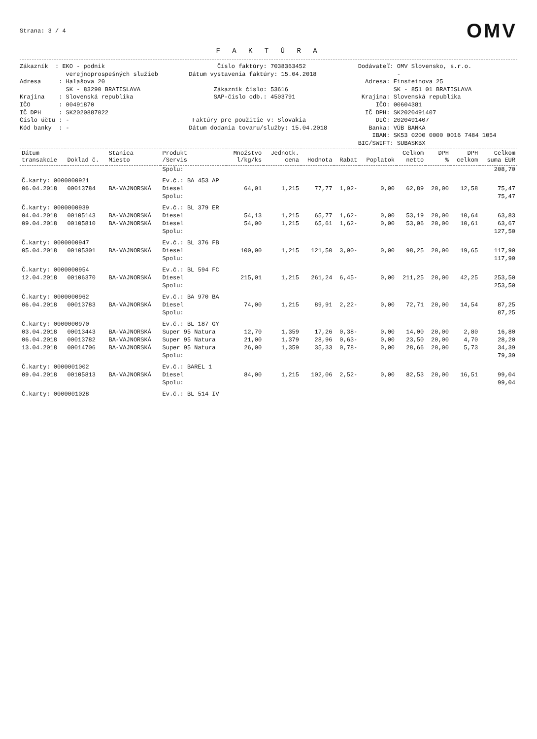Strana: 3 / 4
OMV
F A K T Ú R A
Zákazník : EKO - podnik verejnoprospešných služieb Adresa : Halašova 20 SK - 83290 BRATISLAVA Krajina : Slovenská republika IČO : 00491870 IČ DPH : SK2020887022 Číslo účtu : - Kód banky : -
Číslo faktúry: 7038363452 Dátum vystavenia faktúry: 15.04.2018 Zákazník číslo: 53616 SAP-číslo odb.: 4503791 Faktúry pre použitie v: Slovakia Dátum dodania tovaru/služby: 15.04.2018
Dodávateľ: OMV Slovensko, s.r.o. - Adresa: Einsteinova 25 SK - 851 01 BRATISLAVA Krajina: Slovenská republika IČO: 00604381 IČ DPH: SK2020491407 DIČ: 2020491407 Banka: VÚB BANKA IBAN: SK53 0200 0000 0016 7484 1054 BIC/SWIFT: SUBASKBX
| Dátum transakcie | Doklad č. | Stanica Miesto | Produkt /Servis | Množstvo l/kg/ks | Jednotk. cena | Hodnota | Rabat | Poplatok | Celkom netto | DPH % | DPH celkom | Celkom suma EUR |
| --- | --- | --- | --- | --- | --- | --- | --- | --- | --- | --- | --- | --- |
| | | | Spolu: | | | | | | | | | 208,70 |
| Č.karty: 0000000921 | | | Ev.č.: BA 453 AP | | | | | | | | | |
| 06.04.2018 | 00013784 | BA-VAJNORSKÁ | Diesel | 64,01 | 1,215 | 77,77 | 1,92- | 0,00 | 62,89 | 20,00 | 12,58 | 75,47 |
| | | | Spolu: | | | | | | | | | 75,47 |
| Č.karty: 0000000939 | | | Ev.č.: BL 379 ER | | | | | | | | | |
| 04.04.2018 | 00105143 | BA-VAJNORSKÁ | Diesel | 54,13 | 1,215 | 65,77 | 1,62- | 0,00 | 53,19 | 20,00 | 10,64 | 63,83 |
| 09.04.2018 | 00105810 | BA-VAJNORSKÁ | Diesel | 54,00 | 1,215 | 65,61 | 1,62- | 0,00 | 53,06 | 20,00 | 10,61 | 63,67 |
| | | | Spolu: | | | | | | | | | 127,50 |
| Č.karty: 0000000947 | | | Ev.č.: BL 376 FB | | | | | | | | | |
| 05.04.2018 | 00105301 | BA-VAJNORSKÁ | Diesel | 100,00 | 1,215 | 121,50 | 3,00- | 0,00 | 98,25 | 20,00 | 19,65 | 117,90 |
| | | | Spolu: | | | | | | | | | 117,90 |
| Č.karty: 0000000954 | | | Ev.č.: BL 594 FC | | | | | | | | | |
| 12.04.2018 | 00106370 | BA-VAJNORSKÁ | Diesel | 215,01 | 1,215 | 261,24 | 6,45- | 0,00 | 211,25 | 20,00 | 42,25 | 253,50 |
| | | | Spolu: | | | | | | | | | 253,50 |
| Č.karty: 0000000962 | | | Ev.č.: BA 970 BA | | | | | | | | | |
| 06.04.2018 | 00013783 | BA-VAJNORSKÁ | Diesel | 74,00 | 1,215 | 89,91 | 2,22- | 0,00 | 72,71 | 20,00 | 14,54 | 87,25 |
| | | | Spolu: | | | | | | | | | 87,25 |
| Č.karty: 0000000970 | | | Ev.č.: BL 187 GY | | | | | | | | | |
| 03.04.2018 | 00013443 | BA-VAJNORSKÁ | Super 95 Natura | 12,70 | 1,359 | 17,26 | 0,38- | 0,00 | 14,00 | 20,00 | 2,80 | 16,80 |
| 06.04.2018 | 00013782 | BA-VAJNORSKÁ | Super 95 Natura | 21,00 | 1,379 | 28,96 | 0,63- | 0,00 | 23,50 | 20,00 | 4,70 | 28,20 |
| 13.04.2018 | 00014706 | BA-VAJNORSKÁ | Super 95 Natura | 26,00 | 1,359 | 35,33 | 0,78- | 0,00 | 28,66 | 20,00 | 5,73 | 34,39 |
| | | | Spolu: | | | | | | | | | 79,39 |
| Č.karty: 0000001002 | | | Ev.č.: BAREL 1 | | | | | | | | | |
| 09.04.2018 | 00105813 | BA-VAJNORSKÁ | Diesel | 84,00 | 1,215 | 102,06 | 2,52- | 0,00 | 82,53 | 20,00 | 16,51 | 99,04 |
| | | | Spolu: | | | | | | | | | 99,04 |
| Č.karty: 0000001028 | | | Ev.č.: BL 514 IV | | | | | | | | | |